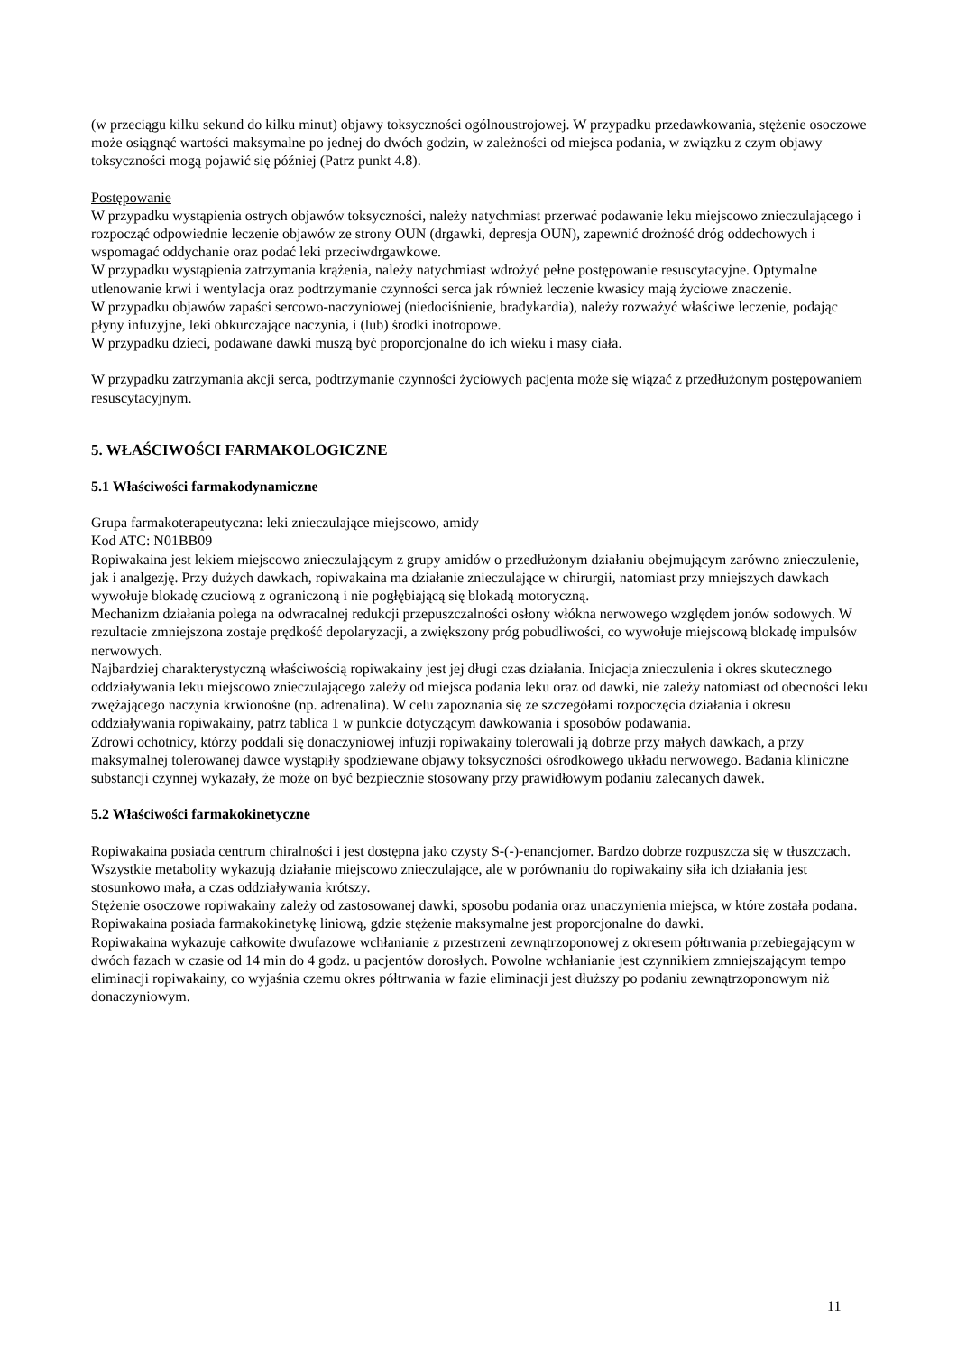(w przeciągu kilku sekund do kilku minut) objawy toksyczności ogólnoustrojowej. W przypadku przedawkowania, stężenie osoczowe może osiągnąć wartości maksymalne po jednej do dwóch godzin, w zależności od miejsca podania, w związku z czym objawy toksyczności mogą pojawić się później (Patrz punkt 4.8).
Postępowanie
W przypadku wystąpienia ostrych objawów toksyczności, należy natychmiast przerwać podawanie leku miejscowo znieczulającego i rozpocząć odpowiednie leczenie objawów ze strony OUN (drgawki, depresja OUN), zapewnić drożność dróg oddechowych i wspomagać oddychanie oraz podać leki przeciwdrgawkowe.
W przypadku wystąpienia zatrzymania krążenia, należy natychmiast wdrożyć pełne postępowanie resuscytacyjne. Optymalne utlenowanie krwi i wentylacja oraz podtrzymanie czynności serca jak również leczenie kwasicy mają życiowe znaczenie.
W przypadku objawów zapaści sercowo-naczyniowej (niedociśnienie, bradykardia), należy rozważyć właściwe leczenie, podając płyny infuzyjne, leki obkurczające naczynia, i (lub) środki inotropowe.
W przypadku dzieci, podawane dawki muszą być proporcjonalne do ich wieku i masy ciała.
W przypadku zatrzymania akcji serca, podtrzymanie czynności życiowych pacjenta może się wiązać z przedłużonym postępowaniem resuscytacyjnym.
5. WŁAŚCIWOŚCI FARMAKOLOGICZNE
5.1 Właściwości farmakodynamiczne
Grupa farmakoterapeutyczna: leki znieczulające miejscowo, amidy
Kod ATC: N01BB09
Ropiwakaina jest lekiem miejscowo znieczulającym z grupy amidów o przedłużonym działaniu obejmującym zarówno znieczulenie, jak i analgezję. Przy dużych dawkach, ropiwakaina ma działanie znieczulające w chirurgii, natomiast przy mniejszych dawkach wywołuje blokadę czuciową z ograniczoną i nie pogłębiającą się blokadą motoryczną.
Mechanizm działania polega na odwracalnej redukcji przepuszczalności osłony włókna nerwowego względem jonów sodowych. W rezultacie zmniejszona zostaje prędkość depolaryzacji, a zwiększony próg pobudliwości, co wywołuje miejscową blokadę impulsów nerwowych.
Najbardziej charakterystyczną właściwością ropiwakainy jest jej długi czas działania. Inicjacja znieczulenia i okres skutecznego oddziaływania leku miejscowo znieczulającego zależy od miejsca podania leku oraz od dawki, nie zależy natomiast od obecności leku zwężającego naczynia krwionośne (np. adrenalina). W celu zapoznania się ze szczegółami rozpoczęcia działania i okresu oddziaływania ropiwakainy, patrz tablica 1 w punkcie dotyczącym dawkowania i sposobów podawania.
Zdrowi ochotnicy, którzy poddali się donaczyniowej infuzji ropiwakainy tolerowali ją dobrze przy małych dawkach, a przy maksymalnej tolerowanej dawce wystąpiły spodziewane objawy toksyczności ośrodkowego układu nerwowego. Badania kliniczne substancji czynnej wykazały, że może on być bezpiecznie stosowany przy prawidłowym podaniu zalecanych dawek.
5.2 Właściwości farmakokinetyczne
Ropiwakaina posiada centrum chiralności i jest dostępna jako czysty S-(-)-enancjomer. Bardzo dobrze rozpuszcza się w tłuszczach. Wszystkie metabolity wykazują działanie miejscowo znieczulające, ale w porównaniu do ropiwakainy siła ich działania jest stosunkowo mała, a czas oddziaływania krótszy.
Stężenie osoczowe ropiwakainy zależy od zastosowanej dawki, sposobu podania oraz unaczynienia miejsca, w które została podana. Ropiwakaina posiada farmakokinetykę liniową, gdzie stężenie maksymalne jest proporcjonalne do dawki.
Ropiwakaina wykazuje całkowite dwufazowe wchłanianie z przestrzeni zewnątrzoponowej z okresem półtrwania przebiegającym w dwóch fazach w czasie od 14 min do 4 godz. u pacjentów dorosłych. Powolne wchłanianie jest czynnikiem zmniejszającym tempo eliminacji ropiwakainy, co wyjaśnia czemu okres półtrwania w fazie eliminacji jest dłuższy po podaniu zewnątrzoponowym niż donaczyniowym.
11